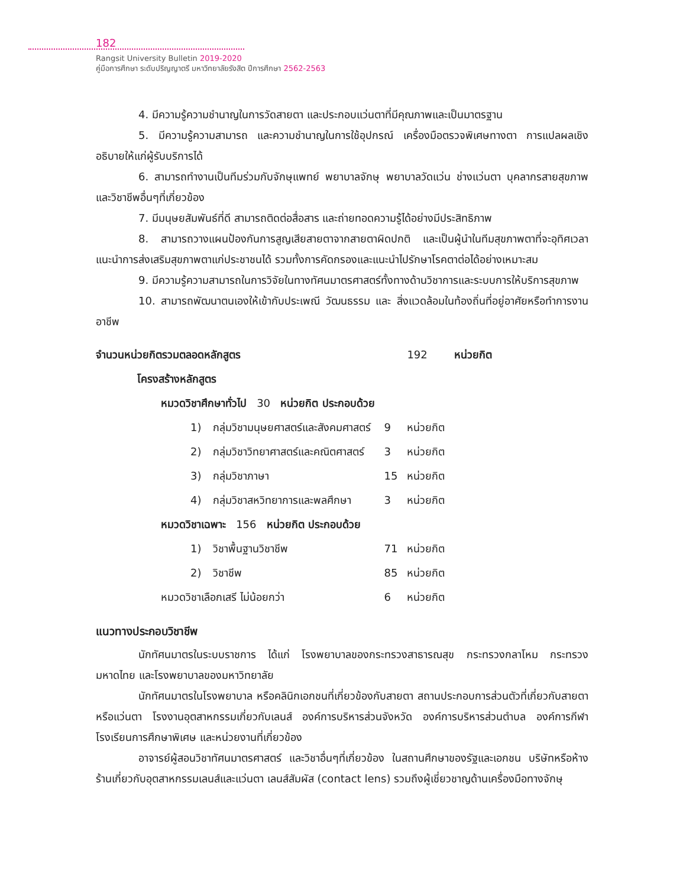182
Rangsit University Bulletin 2019-2020
คู่มือการศึกษา ระดับปริญญาตรี มหาวิทยาลัยรังสิต ปีการศึกษา 2562-2563
4. มีความรู้ความชำนาญในการวัดสายตา และประกอบแว่นตาที่มีคุณภาพและเป็นมาตรฐาน
5. มีความรู้ความสามารถ และความชำนาญในการใช้อุปกรณ์ เครื่องมือตรวจพิเศษทางตา การแปลผลเชิงอธิบายให้แก่ผู้รับบริการได้
6. สามารถทำงานเป็นทีมร่วมกับจักษุแพทย์ พยาบาลจักษุ พยาบาลวัดแว่น ช่างแว่นตา บุคลากรสายสุขภาพ และวิชาชีพอื่นๆที่เกี่ยวข้อง
7. มีมนุษยสัมพันธ์ที่ดี สามารถติดต่อสื่อสาร และถ่ายทอดความรู้ได้อย่างมีประสิทธิภาพ
8. สามารถวางแผนป้องกันการสูญเสียสายตาจากสายตาผิดปกติ และเป็นผู้นำในทีมสุขภาพตาที่จะอุทิศเวลาแนะนำการส่งเสริมสุขภาพตาแก่ประชาชนได้ รวมทั้งการคัดกรองและแนะนำไปรักษาโรคตาต่อได้อย่างเหมาะสม
9. มีความรู้ความสามารถในการวิจัยในทางทัศนมาตรศาสตร์ทั้งทางด้านวิชาการและระบบการให้บริการสุขภาพ
10. สามารถพัฒนาตนเองให้เข้ากับประเพณี วัฒนธรรม และ สิ่งแวดล้อมในท้องถิ่นที่อยู่อาศัยหรือทำการงานอาชีพ
| จำนวนหน่วยกิตรวมตลอดหลักสูตร | | | 192 | หน่วยกิต |
| โครงสร้างหลักสูตร | | | | |
| หมวดวิชาศึกษาทั่วไป 30 หน่วยกิต ประกอบด้วย | | | | |
| 1) | กลุ่มวิชามนุษยศาสตร์และสังคมศาสตร์ | 9 | หน่วยกิต | |
| 2) | กลุ่มวิชาวิทยาศาสตร์และคณิตศาสตร์ | 3 | หน่วยกิต | |
| 3) | กลุ่มวิชาภาษา | 15 | หน่วยกิต | |
| 4) | กลุ่มวิชาสหวิทยาการและพลศึกษา | 3 | หน่วยกิต | |
| หมวดวิชาเฉพาะ 156 หน่วยกิต ประกอบด้วย | | | | |
| 1) | วิชาพื้นฐานวิชาชีพ | 71 | หน่วยกิต | |
| 2) | วิชาชีพ | 85 | หน่วยกิต | |
| หมวดวิชาเลือกเสรี ไม่น้อยกว่า | | 6 | หน่วยกิต | |
แนวทางประกอบวิชาชีพ
นักทัศนมาตรในระบบราชการ ได้แก่ โรงพยาบาลของกระทรวงสาธารณสุข กระทรวงกลาโหม กระทรวงมหาดไทย และโรงพยาบาลของมหาวิทยาลัย
นักทัศนมาตรในโรงพยาบาล หรือคลินิกเอกชนที่เกี่ยวข้องกับสายตา สถานประกอบการส่วนตัวที่เกี่ยวกับสายตาหรือแว่นตา โรงงานอุตสาหกรรมเกี่ยวกับเลนส์ องค์การบริหารส่วนจังหวัด องค์การบริหารส่วนตำบล องค์การกีฬา โรงเรียนการศึกษาพิเศษ และหน่วยงานที่เกี่ยวข้อง
อาจารย์ผู้สอนวิชาทัศนมาตรศาสตร์ และวิชาอื่นๆที่เกี่ยวข้อง ในสถานศึกษาของรัฐและเอกชน บริษัทหรือห้างร้านเกี่ยวกับอุตสาหกรรมเลนส์และแว่นตา เลนส์สัมผัส (contact lens) รวมถึงผู้เชี่ยวชาญด้านเครื่องมือทางจักษุ